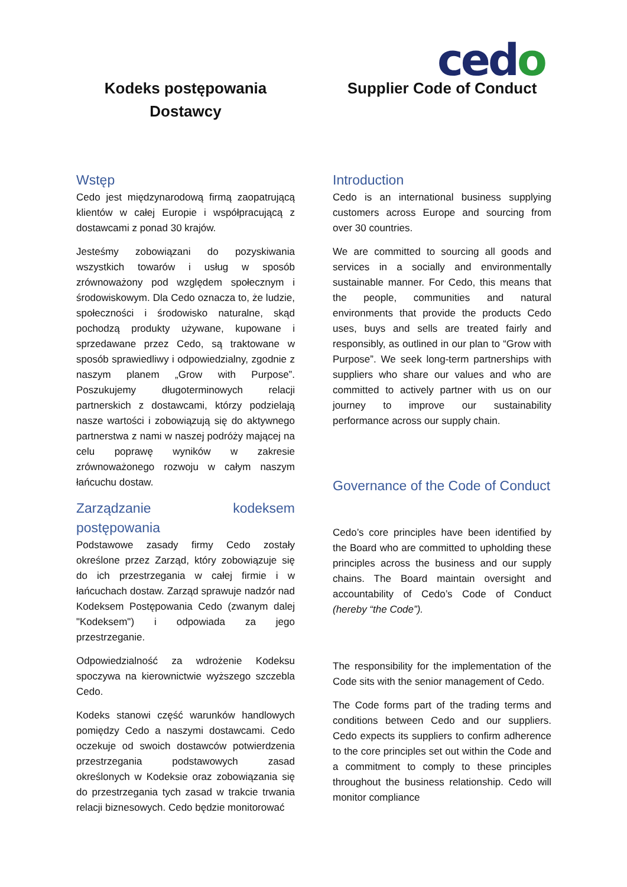cedo
Kodeks postępowania
Dostawcy
Wstęp
Cedo jest międzynarodową firmą zaopatrującą klientów w całej Europie i współpracującą z dostawcami z ponad 30 krajów.
Jesteśmy zobowiązani do pozyskiwania wszystkich towarów i usług w sposób zrównoważony pod względem społecznym i środowiskowym. Dla Cedo oznacza to, że ludzie, społeczności i środowisko naturalne, skąd pochodzą produkty używane, kupowane i sprzedawane przez Cedo, są traktowane w sposób sprawiedliwy i odpowiedzialny, zgodnie z naszym planem „Grow with Purpose”. Poszukujemy długoterminowych relacji partnerskich z dostawcami, którzy podzielają nasze wartości i zobowiązują się do aktywnego partnerstwa z nami w naszej podróży mającej na celu poprawę wyników w zakresie zrównoważonego rozwoju w całym naszym łańcuchu dostaw.
Zarządzanie kodeksem postępowania
Podstawowe zasady firmy Cedo zostały określone przez Zarząd, który zobowiązuje się do ich przestrzegania w całej firmie i w łańcuchach dostaw. Zarząd sprawuje nadzór nad Kodeksem Postępowania Cedo (zwanym dalej "Kodeksem") i odpowiada za jego przestrzeganie.
Odpowiedzialność za wdrożenie Kodeksu spoczywa na kierownictwie wyższego szczebla Cedo.
Kodeks stanowi część warunków handlowych pomiędzy Cedo a naszymi dostawcami. Cedo oczekuje od swoich dostawców potwierdzenia przestrzegania podstawowych zasad określonych w Kodeksie oraz zobowiązania się do przestrzegania tych zasad w trakcie trwania relacji biznesowych. Cedo będzie monitorować
Supplier Code of Conduct
Introduction
Cedo is an international business supplying customers across Europe and sourcing from over 30 countries.
We are committed to sourcing all goods and services in a socially and environmentally sustainable manner. For Cedo, this means that the people, communities and natural environments that provide the products Cedo uses, buys and sells are treated fairly and responsibly, as outlined in our plan to “Grow with Purpose”. We seek long-term partnerships with suppliers who share our values and who are committed to actively partner with us on our journey to improve our sustainability performance across our supply chain.
Governance of the Code of Conduct
Cedo’s core principles have been identified by the Board who are committed to upholding these principles across the business and our supply chains. The Board maintain oversight and accountability of Cedo’s Code of Conduct (hereby “the Code”).
The responsibility for the implementation of the Code sits with the senior management of Cedo.
The Code forms part of the trading terms and conditions between Cedo and our suppliers. Cedo expects its suppliers to confirm adherence to the core principles set out within the Code and a commitment to comply to these principles throughout the business relationship. Cedo will monitor compliance